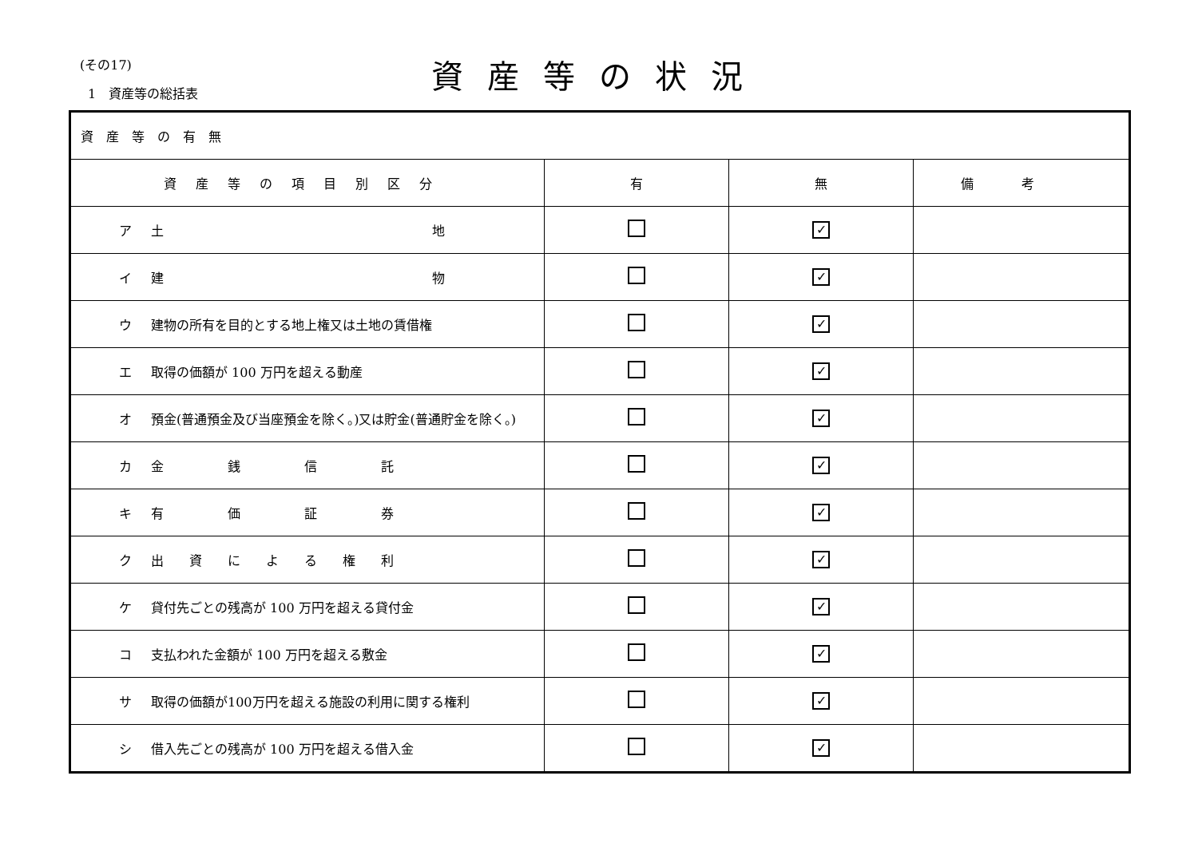(その17) 資産等の状況
1　資産等の総括表
| 資産等の有無 | | | |
| 資産等の項目別区分 | 有 | 無 | 備考 |
| ア 土 地 | | ✓ | |
| イ 建 物 | | ✓ | |
| ウ 建物の所有を目的とする地上権又は土地の賃借権 | | ✓ | |
| エ 取得の価額が 100 万円を超える動産 | | ✓ | |
| オ 預金(普通預金及び当座預金を除く。)又は貯金(普通貯金を除く。) | | ✓ | |
| カ 金 銭 信 託 | | ✓ | |
| キ 有 価 証 券 | | ✓ | |
| ク 出 資 に よ る 権 利 | | ✓ | |
| ケ 貸付先ごとの残高が 100 万円を超える貸付金 | | ✓ | |
| コ 支払われた金額が 100 万円を超える敷金 | | ✓ | |
| サ 取得の価額が100万円を超える施設の利用に関する権利 | | ✓ | |
| シ 借入先ごとの残高が 100 万円を超える借入金 | | ✓ | |